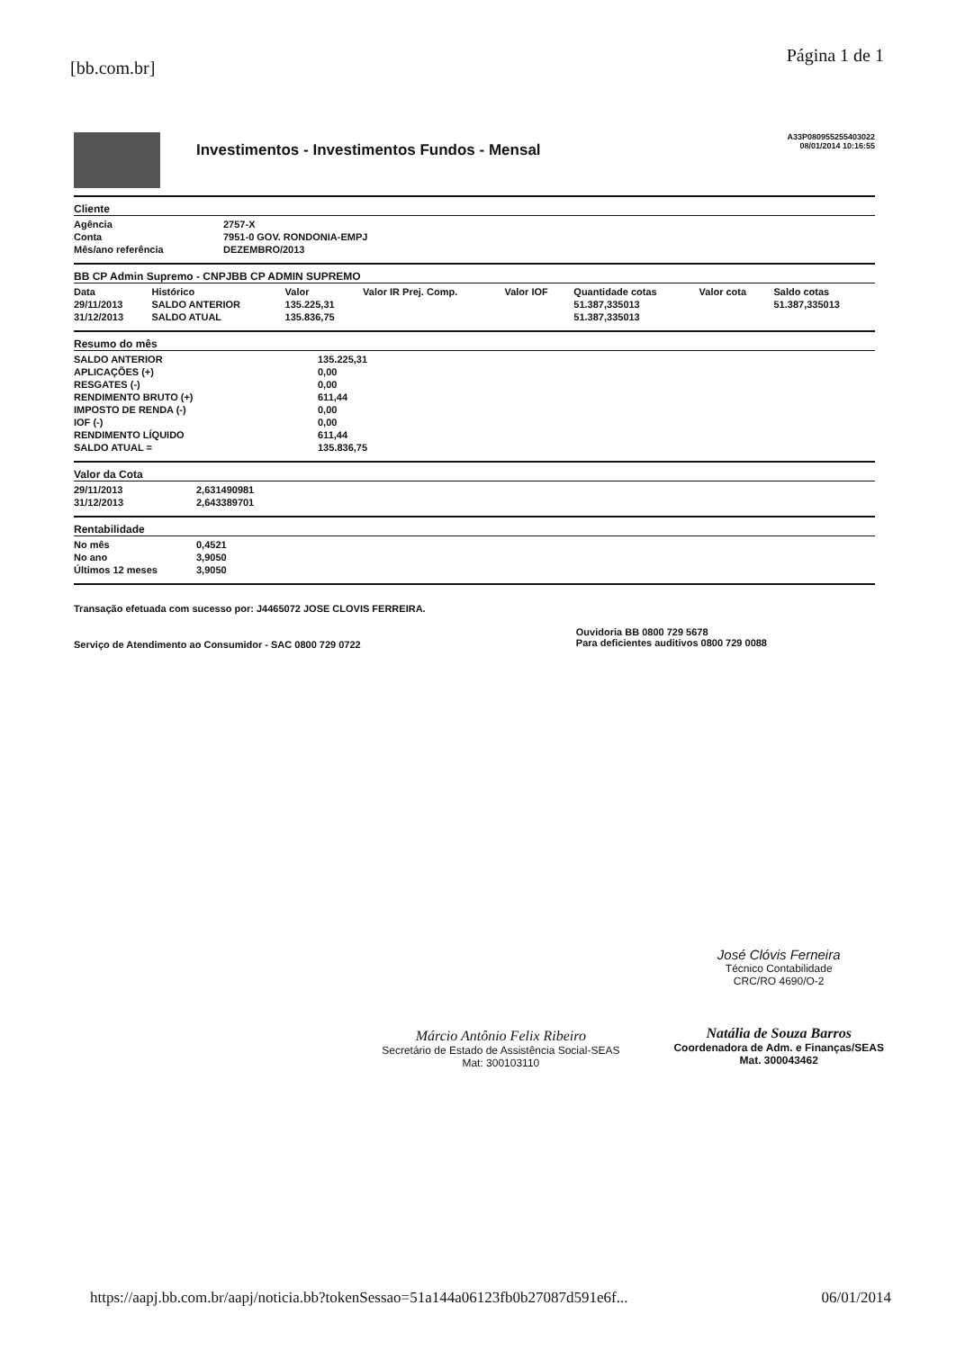[bb.com.br]
Página 1 de 1
Investimentos - Investimentos Fundos - Mensal
A33P080955255403022
08/01/2014 10:16:55
Cliente
| Agência | 2757-X |
| Conta | 7951-0 GOV. RONDONIA-EMPJ |
| Mês/ano referência | DEZEMBRO/2013 |
BB CP Admin Supremo - CNPJBB CP ADMIN SUPREMO
| Data | Histórico | Valor | Valor IR Prej. Comp. | Valor IOF | Quantidade cotas | Valor cota | Saldo cotas |
| --- | --- | --- | --- | --- | --- | --- | --- |
| 29/11/2013 | SALDO ANTERIOR | 135.225,31 | | | 51.387,335013 | | 51.387,335013 |
| 31/12/2013 | SALDO ATUAL | 135.836,75 | | | 51.387,335013 | | |
Resumo do mês
| SALDO ANTERIOR | 135.225,31 |
| APLICAÇÕES (+) | 0,00 |
| RESGATES (-) | 0,00 |
| RENDIMENTO BRUTO (+) | 611,44 |
| IMPOSTO DE RENDA (-) | 0,00 |
| IOF (-) | 0,00 |
| RENDIMENTO LÍQUIDO | 611,44 |
| SALDO ATUAL = | 135.836,75 |
Valor da Cota
| 29/11/2013 | 2,631490981 |
| 31/12/2013 | 2,643389701 |
Rentabilidade
| No mês | 0,4521 |
| No ano | 3,9050 |
| Últimos 12 meses | 3,9050 |
Transação efetuada com sucesso por: J4465072 JOSE CLOVIS FERREIRA.
Serviço de Atendimento ao Consumidor - SAC 0800 729 0722
Ouvidoria BB 0800 729 5678
Para deficientes auditivos 0800 729 0088
Márcio Antônio Felix Ribeiro
Secretário de Estado de Assistência Social-SEAS
Mat: 300103110
José Clóvis Ferneira
Técnico Contabilidade
CRC/RO 4690/O-2
Natália de Souza Barros
Coordenadora de Adm. e Finanças/SEAS
Mat. 300043462
https://aapj.bb.com.br/aapj/noticia.bb?tokenSessao=51a144a06123fb0b27087d591e6f... 06/01/2014